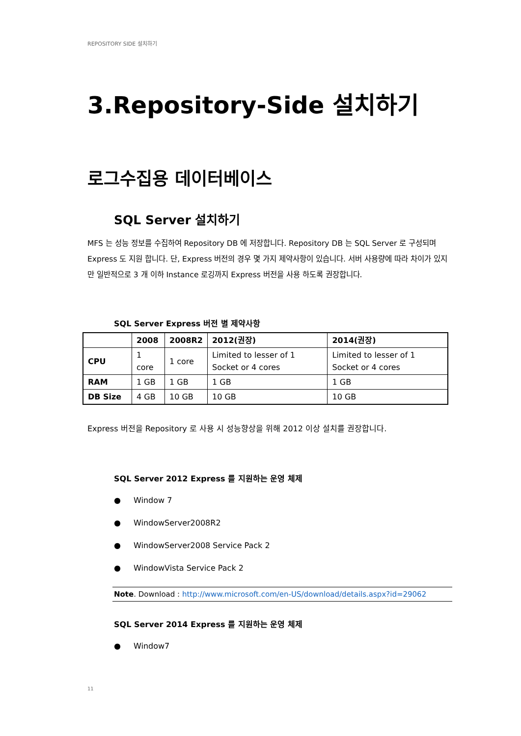REPOSITORY SIDE 설치하기
3.Repository-Side 설치하기
로그수집용 데이터베이스
SQL Server 설치하기
MFS 는 성능 정보를 수집하여 Repository DB 에 저장합니다. Repository DB 는 SQL Server 로 구성되며 Express 도 지원 합니다. 단, Express 버전의 경우 몇 가지 제약사항이 있습니다. 서버 사용량에 따라 차이가 있지만 일반적으로 3 개 이하 Instance 로깅까지 Express 버전을 사용 하도록 권장합니다.
SQL Server Express 버전 별 제약사항
| | 2008 | 2008R2 | 2012(권장) | 2014(권장) |
| --- | --- | --- | --- | --- |
| CPU | 1 core | 1 core | Limited to lesser of 1 Socket or 4 cores | Limited to lesser of 1 Socket or 4 cores |
| RAM | 1 GB | 1 GB | 1 GB | 1 GB |
| DB Size | 4 GB | 10 GB | 10 GB | 10 GB |
Express 버전을 Repository 로 사용 시 성능향상을 위해 2012 이상 설치를 권장합니다.
SQL Server 2012 Express 를 지원하는 운영 체제
● Window 7
● WindowServer2008R2
● WindowServer2008 Service Pack 2
● WindowVista Service Pack 2
Note. Download : http://www.microsoft.com/en-US/download/details.aspx?id=29062
SQL Server 2014 Express 를 지원하는 운영 체제
● Window7
11